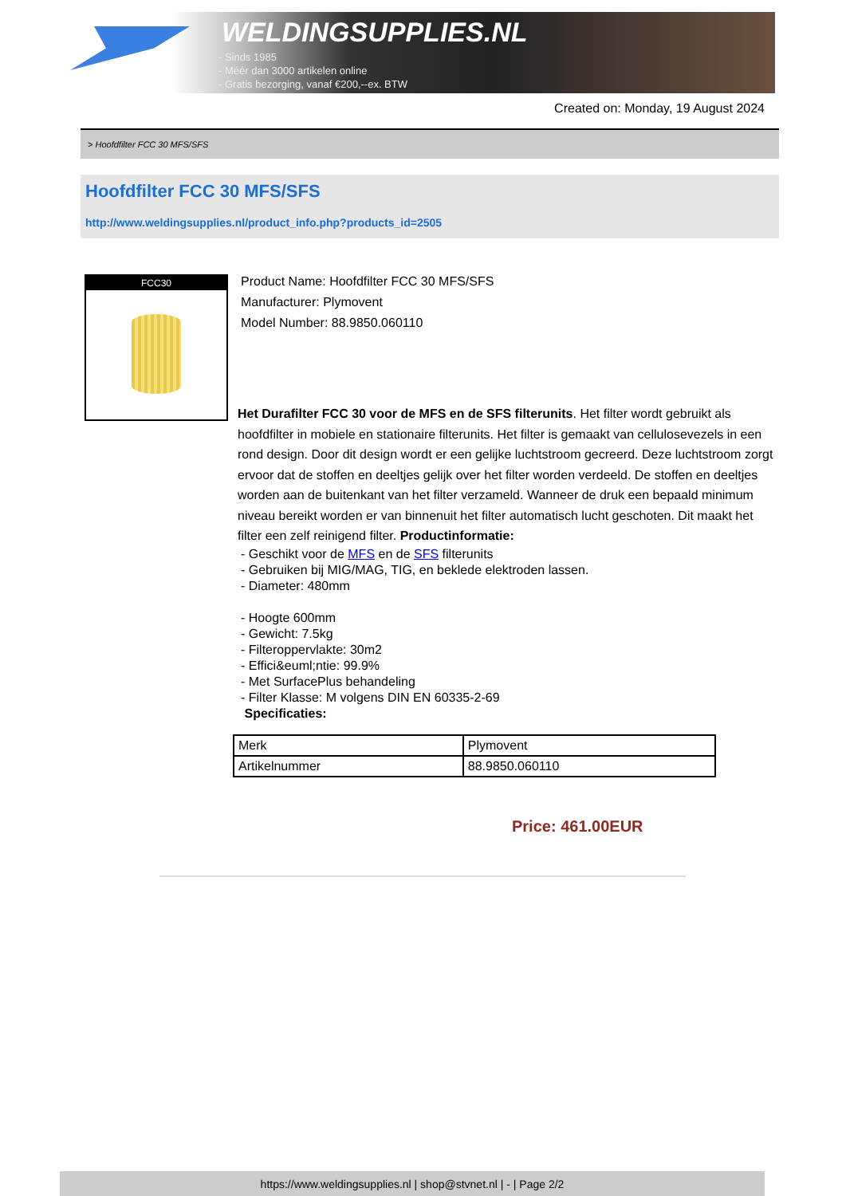WELDINGSUPPLIES.NL
- Sinds 1985
- Méér dan 3000 artikelen online
- Gratis bezorging, vanaf €200,--ex. BTW
Created on: Monday, 19 August 2024
> Hoofdfilter FCC 30 MFS/SFS
Hoofdfilter FCC 30 MFS/SFS
http://www.weldingsupplies.nl/product_info.php?products_id=2505
FCC30
Product Name: Hoofdfilter FCC 30 MFS/SFS
Manufacturer: Plymovent
Model Number: 88.9850.060110
Het Durafilter FCC 30 voor de MFS en de SFS filterunits. Het filter wordt gebruikt als hoofdfilter in mobiele en stationaire filterunits. Het filter is gemaakt van cellulosevezels in een rond design. Door dit design wordt er een gelijke luchtstroom gecreerd. Deze luchtstroom zorgt ervoor dat de stoffen en deeltjes gelijk over het filter worden verdeeld. De stoffen en deeltjes worden aan de buitenkant van het filter verzameld. Wanneer de druk een bepaald minimum niveau bereikt worden er van binnenuit het filter automatisch lucht geschoten. Dit maakt het filter een zelf reinigend filter. Productinformatie:
- Geschikt voor de MFS en de SFS filterunits
- Gebruiken bij MIG/MAG, TIG, en beklede elektroden lassen.
- Diameter: 480mm
- Hoogte 600mm
- Gewicht: 7.5kg
- Filteroppervlakte: 30m2
- Effici&euml;ntie: 99.9%
- Met SurfacePlus behandeling
- Filter Klasse: M volgens DIN EN 60335-2-69
Specificaties:
| Merk | Plymovent |
| Artikelnummer | 88.9850.060110 |
Price: 461.00EUR
https://www.weldingsupplies.nl | shop@stvnet.nl | - | Page 2/2